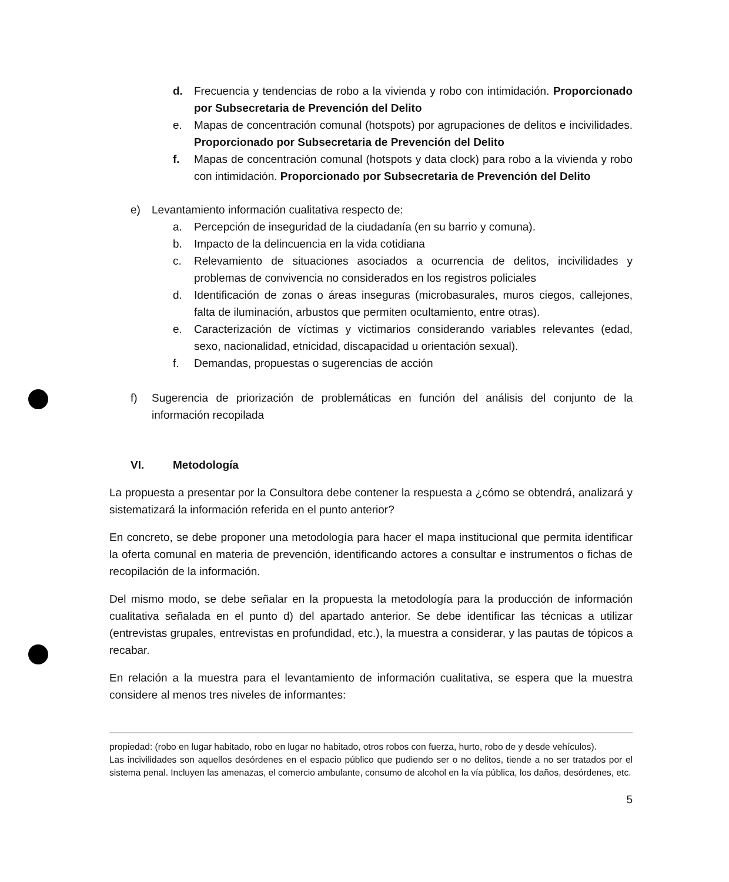d. Frecuencia y tendencias de robo a la vivienda y robo con intimidación. Proporcionado por Subsecretaria de Prevención del Delito
e. Mapas de concentración comunal (hotspots) por agrupaciones de delitos e incivilidades. Proporcionado por Subsecretaria de Prevención del Delito
f. Mapas de concentración comunal (hotspots y data clock) para robo a la vivienda y robo con intimidación. Proporcionado por Subsecretaria de Prevención del Delito
e) Levantamiento información cualitativa respecto de:
a. Percepción de inseguridad de la ciudadanía (en su barrio y comuna).
b. Impacto de la delincuencia en la vida cotidiana
c. Relevamiento de situaciones asociados a ocurrencia de delitos, incivilidades y problemas de convivencia no considerados en los registros policiales
d. Identificación de zonas o áreas inseguras (microbasurales, muros ciegos, callejones, falta de iluminación, arbustos que permiten ocultamiento, entre otras).
e. Caracterización de víctimas y victimarios considerando variables relevantes (edad, sexo, nacionalidad, etnicidad, discapacidad u orientación sexual).
f. Demandas, propuestas o sugerencias de acción
f) Sugerencia de priorización de problemáticas en función del análisis del conjunto de la información recopilada
VI. Metodología
La propuesta a presentar por la Consultora debe contener la respuesta a ¿cómo se obtendrá, analizará y sistematizará la información referida en el punto anterior?
En concreto, se debe proponer una metodología para hacer el mapa institucional que permita identificar la oferta comunal en materia de prevención, identificando actores a consultar e instrumentos o fichas de recopilación de la información.
Del mismo modo, se debe señalar en la propuesta la metodología para la producción de información cualitativa señalada en el punto d) del apartado anterior. Se debe identificar las técnicas a utilizar (entrevistas grupales, entrevistas en profundidad, etc.), la muestra a considerar, y las pautas de tópicos a recabar.
En relación a la muestra para el levantamiento de información cualitativa, se espera que la muestra considere al menos tres niveles de informantes:
propiedad: (robo en lugar habitado, robo en lugar no habitado, otros robos con fuerza, hurto, robo de y desde vehículos).
Las incivilidades son aquellos desórdenes en el espacio público que pudiendo ser o no delitos, tiende a no ser tratados por el sistema penal. Incluyen las amenazas, el comercio ambulante, consumo de alcohol en la vía pública, los daños, desórdenes, etc.
5